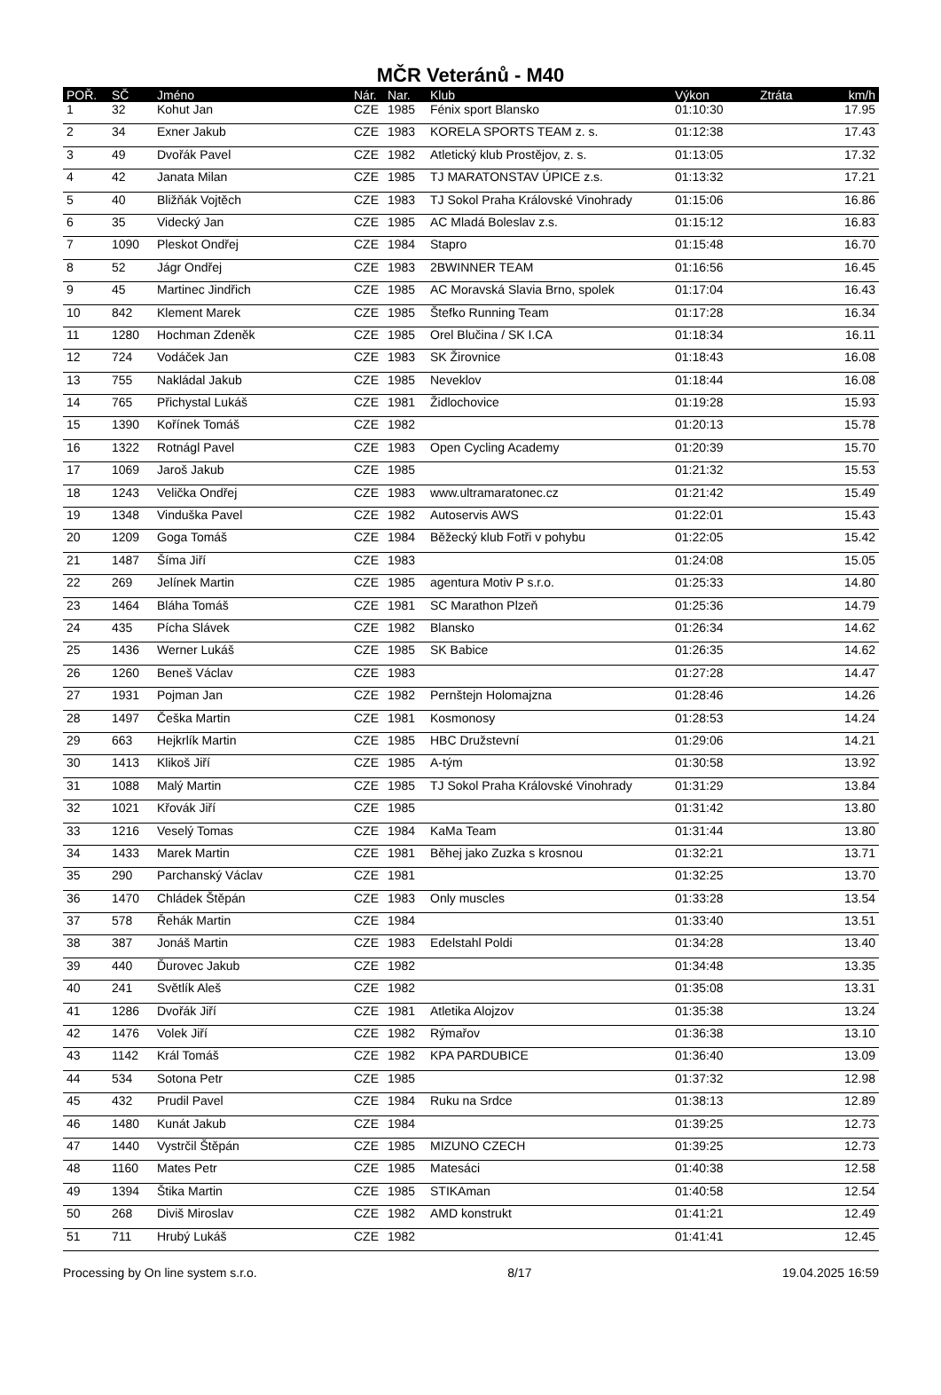MČR Veteránů - M40
| POŘ. | SČ | Jméno | Nár. | Nar. | Klub | Výkon | Ztráta | km/h |
| --- | --- | --- | --- | --- | --- | --- | --- | --- |
| 1 | 32 | Kohut Jan | CZE | 1985 | Fénix sport Blansko | 01:10:30 | | 17.95 |
| 2 | 34 | Exner Jakub | CZE | 1983 | KORELA SPORTS TEAM z. s. | 01:12:38 | | 17.43 |
| 3 | 49 | Dvořák Pavel | CZE | 1982 | Atletický klub Prostějov, z. s. | 01:13:05 | | 17.32 |
| 4 | 42 | Janata Milan | CZE | 1985 | TJ MARATONSTAV ÚPICE z.s. | 01:13:32 | | 17.21 |
| 5 | 40 | Bližňák Vojtěch | CZE | 1983 | TJ Sokol Praha Královské Vinohrady | 01:15:06 | | 16.86 |
| 6 | 35 | Videcký Jan | CZE | 1985 | AC Mladá Boleslav z.s. | 01:15:12 | | 16.83 |
| 7 | 1090 | Pleskot Ondřej | CZE | 1984 | Stapro | 01:15:48 | | 16.70 |
| 8 | 52 | Jágr Ondřej | CZE | 1983 | 2BWINNER TEAM | 01:16:56 | | 16.45 |
| 9 | 45 | Martinec Jindřich | CZE | 1985 | AC Moravská Slavia Brno, spolek | 01:17:04 | | 16.43 |
| 10 | 842 | Klement Marek | CZE | 1985 | Štefko Running Team | 01:17:28 | | 16.34 |
| 11 | 1280 | Hochman Zdeněk | CZE | 1985 | Orel Blučina / SK I.CA | 01:18:34 | | 16.11 |
| 12 | 724 | Vodáček Jan | CZE | 1983 | SK Žirovnice | 01:18:43 | | 16.08 |
| 13 | 755 | Nakládal Jakub | CZE | 1985 | Neveklov | 01:18:44 | | 16.08 |
| 14 | 765 | Přichystal Lukáš | CZE | 1981 | Židlochovice | 01:19:28 | | 15.93 |
| 15 | 1390 | Kořínek Tomáš | CZE | 1982 | | 01:20:13 | | 15.78 |
| 16 | 1322 | Rotnágl Pavel | CZE | 1983 | Open Cycling Academy | 01:20:39 | | 15.70 |
| 17 | 1069 | Jaroš Jakub | CZE | 1985 | | 01:21:32 | | 15.53 |
| 18 | 1243 | Velička Ondřej | CZE | 1983 | www.ultramaratonec.cz | 01:21:42 | | 15.49 |
| 19 | 1348 | Vinduška Pavel | CZE | 1982 | Autoservis AWS | 01:22:01 | | 15.43 |
| 20 | 1209 | Goga Tomáš | CZE | 1984 | Běžecký klub Fotři v pohybu | 01:22:05 | | 15.42 |
| 21 | 1487 | Šíma Jiří | CZE | 1983 | | 01:24:08 | | 15.05 |
| 22 | 269 | Jelínek Martin | CZE | 1985 | agentura Motiv P s.r.o. | 01:25:33 | | 14.80 |
| 23 | 1464 | Bláha Tomáš | CZE | 1981 | SC Marathon Plzeň | 01:25:36 | | 14.79 |
| 24 | 435 | Pícha Slávek | CZE | 1982 | Blansko | 01:26:34 | | 14.62 |
| 25 | 1436 | Werner Lukáš | CZE | 1985 | SK Babice | 01:26:35 | | 14.62 |
| 26 | 1260 | Beneš Václav | CZE | 1983 | | 01:27:28 | | 14.47 |
| 27 | 1931 | Pojman Jan | CZE | 1982 | Pernštejn Holomajzna | 01:28:46 | | 14.26 |
| 28 | 1497 | Češka Martin | CZE | 1981 | Kosmonosy | 01:28:53 | | 14.24 |
| 29 | 663 | Hejkrlík Martin | CZE | 1985 | HBC Družstevní | 01:29:06 | | 14.21 |
| 30 | 1413 | Klikoš Jiří | CZE | 1985 | A-tým | 01:30:58 | | 13.92 |
| 31 | 1088 | Malý Martin | CZE | 1985 | TJ Sokol Praha Královské Vinohrady | 01:31:29 | | 13.84 |
| 32 | 1021 | Křovák Jiří | CZE | 1985 | | 01:31:42 | | 13.80 |
| 33 | 1216 | Veselý Tomas | CZE | 1984 | KaMa Team | 01:31:44 | | 13.80 |
| 34 | 1433 | Marek Martin | CZE | 1981 | Běhej jako Zuzka s krosnou | 01:32:21 | | 13.71 |
| 35 | 290 | Parchanský Václav | CZE | 1981 | | 01:32:25 | | 13.70 |
| 36 | 1470 | Chládek Štěpán | CZE | 1983 | Only muscles | 01:33:28 | | 13.54 |
| 37 | 578 | Řehák Martin | CZE | 1984 | | 01:33:40 | | 13.51 |
| 38 | 387 | Jonáš Martin | CZE | 1983 | Edelstahl Poldi | 01:34:28 | | 13.40 |
| 39 | 440 | Ďurovec Jakub | CZE | 1982 | | 01:34:48 | | 13.35 |
| 40 | 241 | Světlík Aleš | CZE | 1982 | | 01:35:08 | | 13.31 |
| 41 | 1286 | Dvořák Jiří | CZE | 1981 | Atletika Alojzov | 01:35:38 | | 13.24 |
| 42 | 1476 | Volek Jiří | CZE | 1982 | Rýmařov | 01:36:38 | | 13.10 |
| 43 | 1142 | Král Tomáš | CZE | 1982 | KPA PARDUBICE | 01:36:40 | | 13.09 |
| 44 | 534 | Sotona Petr | CZE | 1985 | | 01:37:32 | | 12.98 |
| 45 | 432 | Prudil Pavel | CZE | 1984 | Ruku na Srdce | 01:38:13 | | 12.89 |
| 46 | 1480 | Kunát Jakub | CZE | 1984 | | 01:39:25 | | 12.73 |
| 47 | 1440 | Vystrčil Štěpán | CZE | 1985 | MIZUNO CZECH | 01:39:25 | | 12.73 |
| 48 | 1160 | Mates Petr | CZE | 1985 | Matesáci | 01:40:38 | | 12.58 |
| 49 | 1394 | Štika Martin | CZE | 1985 | STIKAman | 01:40:58 | | 12.54 |
| 50 | 268 | Diviš Miroslav | CZE | 1982 | AMD konstrukt | 01:41:21 | | 12.49 |
| 51 | 711 | Hrubý Lukáš | CZE | 1982 | | 01:41:41 | | 12.45 |
Processing by On line system s.r.o. 8/17 19.04.2025 16:59